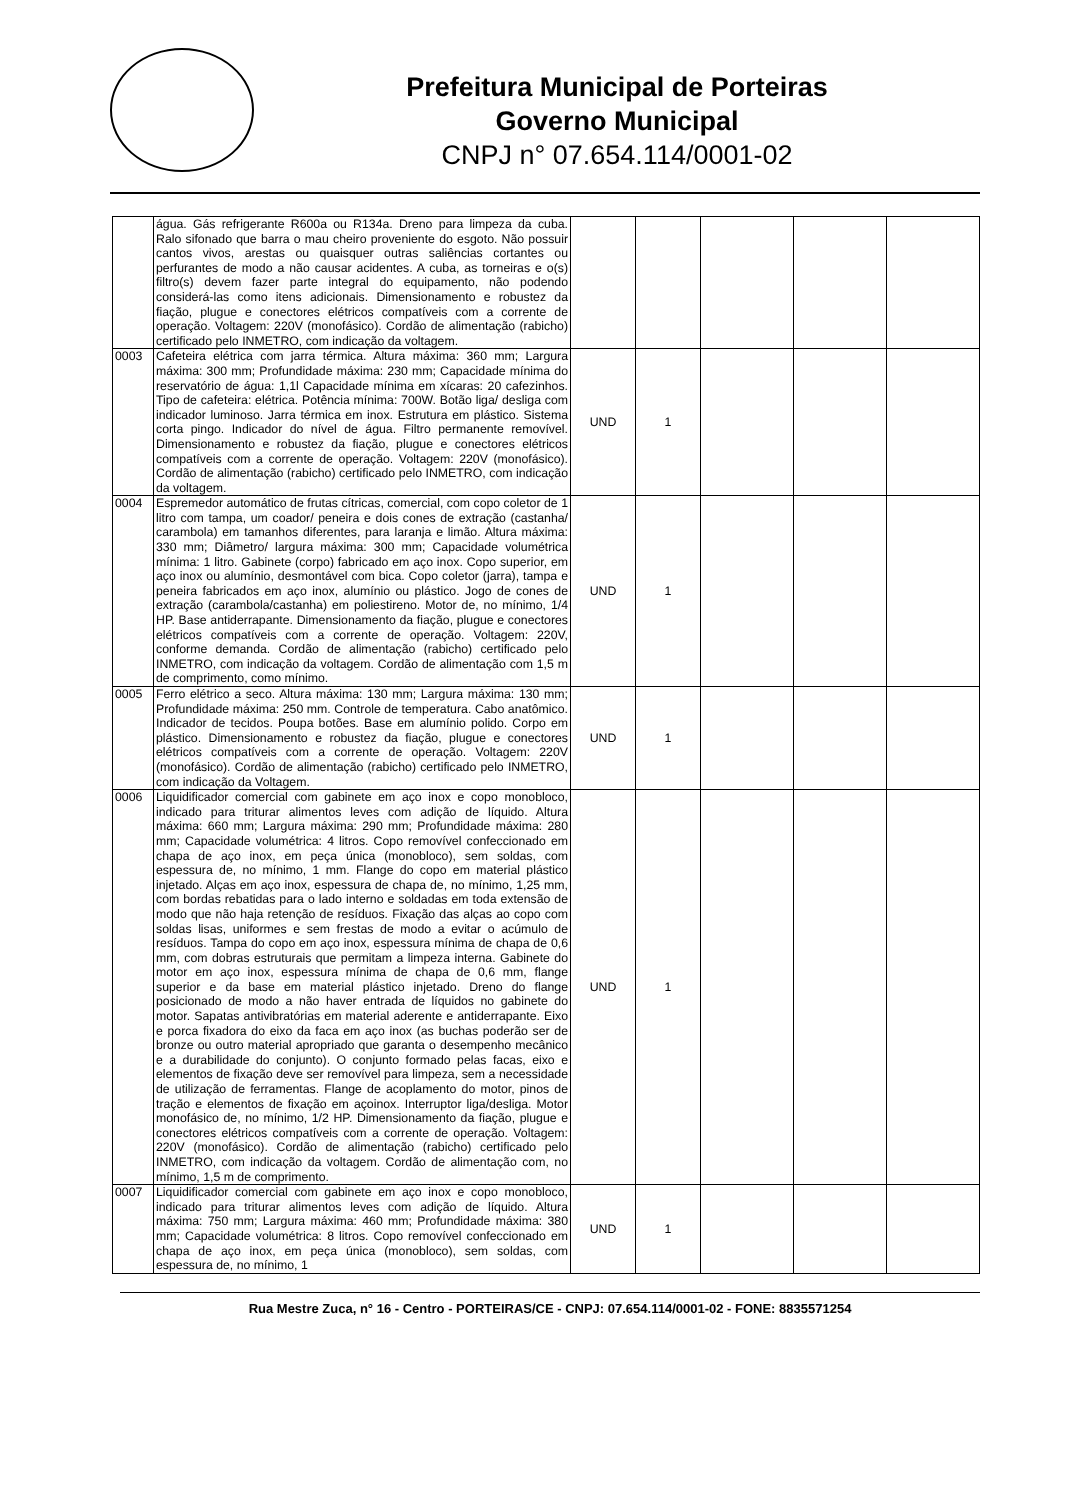Prefeitura Municipal de Porteiras
Governo Municipal
CNPJ n° 07.654.114/0001-02
| | água. Gás refrigerante R600a ou R134a. Dreno para limpeza da cuba. Ralo sifonado que barra o mau cheiro proveniente do esgoto. Não possuir cantos vivos, arestas ou quaisquer outras saliências cortantes ou perfurantes de modo a não causar acidentes. A cuba, as torneiras e o(s) filtro(s) devem fazer parte integral do equipamento, não podendo considerá-las como itens adicionais. Dimensionamento e robustez da fiação, plugue e conectores elétricos compatíveis com a corrente de operação. Voltagem: 220V (monofásico). Cordão de alimentação (rabicho) certificado pelo INMETRO, com indicação da voltagem. | | | | | |
| 0003 | Cafeteira elétrica com jarra térmica. Altura máxima: 360 mm; Largura máxima: 300 mm; Profundidade máxima: 230 mm; Capacidade mínima do reservatório de água: 1,1l Capacidade mínima em xícaras: 20 cafezinhos. Tipo de cafeteira: elétrica. Potência mínima: 700W. Botão liga/ desliga com indicador luminoso. Jarra térmica em inox. Estrutura em plástico. Sistema corta pingo. Indicador do nível de água. Filtro permanente removível. Dimensionamento e robustez da fiação, plugue e conectores elétricos compatíveis com a corrente de operação. Voltagem: 220V (monofásico). Cordão de alimentação (rabicho) certificado pelo INMETRO, com indicação da voltagem. | UND | 1 | | | |
| 0004 | Espremedor automático de frutas cítricas, comercial, com copo coletor de 1 litro com tampa, um coador/ peneira e dois cones de extração (castanha/ carambola) em tamanhos diferentes, para laranja e limão. Altura máxima: 330 mm; Diâmetro/ largura máxima: 300 mm; Capacidade volumétrica mínima: 1 litro. Gabinete (corpo) fabricado em aço inox. Copo superior, em aço inox ou alumínio, desmontável com bica. Copo coletor (jarra), tampa e peneira fabricados em aço inox, alumínio ou plástico. Jogo de cones de extração (carambola/castanha) em poliestireno. Motor de, no mínimo, 1/4 HP. Base antiderrapante. Dimensionamento da fiação, plugue e conectores elétricos compatíveis com a corrente de operação. Voltagem: 220V, conforme demanda. Cordão de alimentação (rabicho) certificado pelo INMETRO, com indicação da voltagem. Cordão de alimentação com 1,5 m de comprimento, como mínimo. | UND | 1 | | | |
| 0005 | Ferro elétrico a seco. Altura máxima: 130 mm; Largura máxima: 130 mm; Profundidade máxima: 250 mm. Controle de temperatura. Cabo anatômico. Indicador de tecidos. Poupa botões. Base em alumínio polido. Corpo em plástico. Dimensionamento e robustez da fiação, plugue e conectores elétricos compatíveis com a corrente de operação. Voltagem: 220V (monofásico). Cordão de alimentação (rabicho) certificado pelo INMETRO, com indicação da Voltagem. | UND | 1 | | | |
| 0006 | Liquidificador comercial com gabinete em aço inox e copo monobloco, indicado para triturar alimentos leves com adição de líquido. Altura máxima: 660 mm; Largura máxima: 290 mm; Profundidade máxima: 280 mm; Capacidade volumétrica: 4 litros. Copo removível confeccionado em chapa de aço inox, em peça única (monobloco), sem soldas, com espessura de, no mínimo, 1 mm. Flange do copo em material plástico injetado. Alças em aço inox, espessura de chapa de, no mínimo, 1,25 mm, com bordas rebatidas para o lado interno e soldadas em toda extensão de modo que não haja retenção de resíduos. Fixação das alças ao copo com soldas lisas, uniformes e sem frestas de modo a evitar o acúmulo de resíduos. Tampa do copo em aço inox, espessura mínima de chapa de 0,6 mm, com dobras estruturais que permitam a limpeza interna. Gabinete do motor em aço inox, espessura mínima de chapa de 0,6 mm, flange superior e da base em material plástico injetado. Dreno do flange posicionado de modo a não haver entrada de líquidos no gabinete do motor. Sapatas antivibratórias em material aderente e antiderrapante. Eixo e porca fixadora do eixo da faca em aço inox (as buchas poderão ser de bronze ou outro material apropriado que garanta o desempenho mecânico e a durabilidade do conjunto). O conjunto formado pelas facas, eixo e elementos de fixação deve ser removível para limpeza, sem a necessidade de utilização de ferramentas. Flange de acoplamento do motor, pinos de tração e elementos de fixação em açoinox. Interruptor liga/desliga. Motor monofásico de, no mínimo, 1/2 HP. Dimensionamento da fiação, plugue e conectores elétricos compatíveis com a corrente de operação. Voltagem: 220V (monofásico). Cordão de alimentação (rabicho) certificado pelo INMETRO, com indicação da voltagem. Cordão de alimentação com, no mínimo, 1,5 m de comprimento. | UND | 1 | | | |
| 0007 | Liquidificador comercial com gabinete em aço inox e copo monobloco, indicado para triturar alimentos leves com adição de líquido. Altura máxima: 750 mm; Largura máxima: 460 mm; Profundidade máxima: 380 mm; Capacidade volumétrica: 8 litros. Copo removível confeccionado em chapa de aço inox, em peça única (monobloco), sem soldas, com espessura de, no mínimo, 1 | UND | 1 | | | |
Rua Mestre Zuca, n° 16 - Centro - PORTEIRAS/CE - CNPJ: 07.654.114/0001-02 - FONE: 8835571254